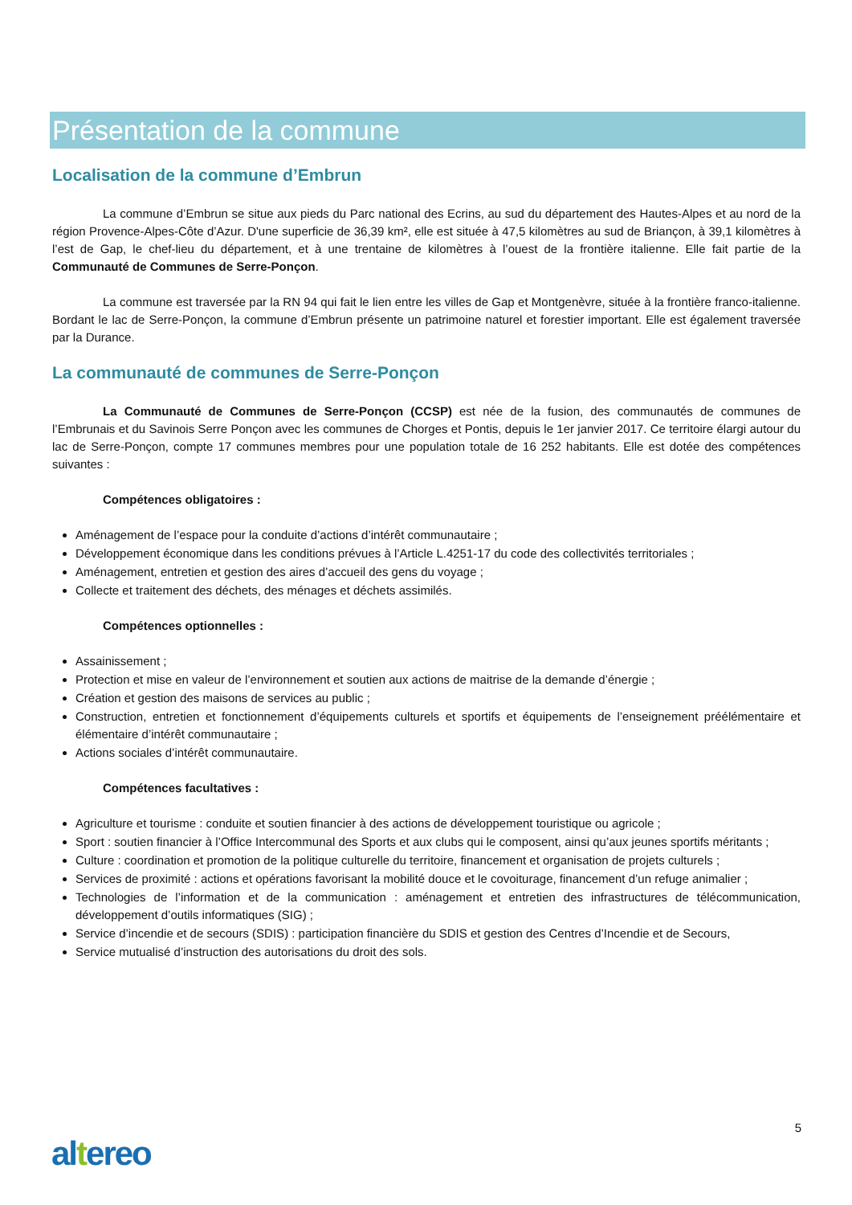Présentation de la commune
Localisation de la commune d’Embrun
La commune d’Embrun se situe aux pieds du Parc national des Ecrins, au sud du département des Hautes-Alpes et au nord de la région Provence-Alpes-Côte d’Azur. D'une superficie de 36,39 km², elle est située à 47,5 kilomètres au sud de Briançon, à 39,1 kilomètres à l’est de Gap, le chef-lieu du département, et à une trentaine de kilomètres à l’ouest de la frontière italienne. Elle fait partie de la Communauté de Communes de Serre-Ponçon.
La commune est traversée par la RN 94 qui fait le lien entre les villes de Gap et Montgenèvre, située à la frontière franco-italienne. Bordant le lac de Serre-Ponçon, la commune d’Embrun présente un patrimoine naturel et forestier important. Elle est également traversée par la Durance.
La communauté de communes de Serre-Ponçon
La Communauté de Communes de Serre-Ponçon (CCSP) est née de la fusion, des communautés de communes de l’Embrunais et du Savinois Serre Ponçon avec les communes de Chorges et Pontis, depuis le 1er janvier 2017. Ce territoire élargi autour du lac de Serre-Ponçon, compte 17 communes membres pour une population totale de 16 252 habitants. Elle est dotée des compétences suivantes :
Compétences obligatoires :
Aménagement de l’espace pour la conduite d’actions d’intérêt communautaire ;
Développement économique dans les conditions prévues à l’Article L.4251-17 du code des collectivités territoriales ;
Aménagement, entretien et gestion des aires d’accueil des gens du voyage ;
Collecte et traitement des déchets, des ménages et déchets assimilés.
Compétences optionnelles :
Assainissement ;
Protection et mise en valeur de l’environnement et soutien aux actions de maitrise de la demande d’énergie ;
Création et gestion des maisons de services au public ;
Construction, entretien et fonctionnement d’équipements culturels et sportifs et équipements de l’enseignement préélémentaire et élémentaire d’intérêt communautaire ;
Actions sociales d’intérêt communautaire.
Compétences facultatives :
Agriculture et tourisme : conduite et soutien financier à des actions de développement touristique ou agricole ;
Sport : soutien financier à l’Office Intercommunal des Sports et aux clubs qui le composent, ainsi qu’aux jeunes sportifs méritants ;
Culture : coordination et promotion de la politique culturelle du territoire, financement et organisation de projets culturels ;
Services de proximité : actions et opérations favorisant la mobilité douce et le covoiturage, financement d’un refuge animalier ;
Technologies de l’information et de la communication : aménagement et entretien des infrastructures de télécommunication, développement d’outils informatiques (SIG) ;
Service d’incendie et de secours (SDIS) : participation financière du SDIS et gestion des Centres d’Incendie et de Secours,
Service mutualisé d’instruction des autorisations du droit des sols.
5
altereo